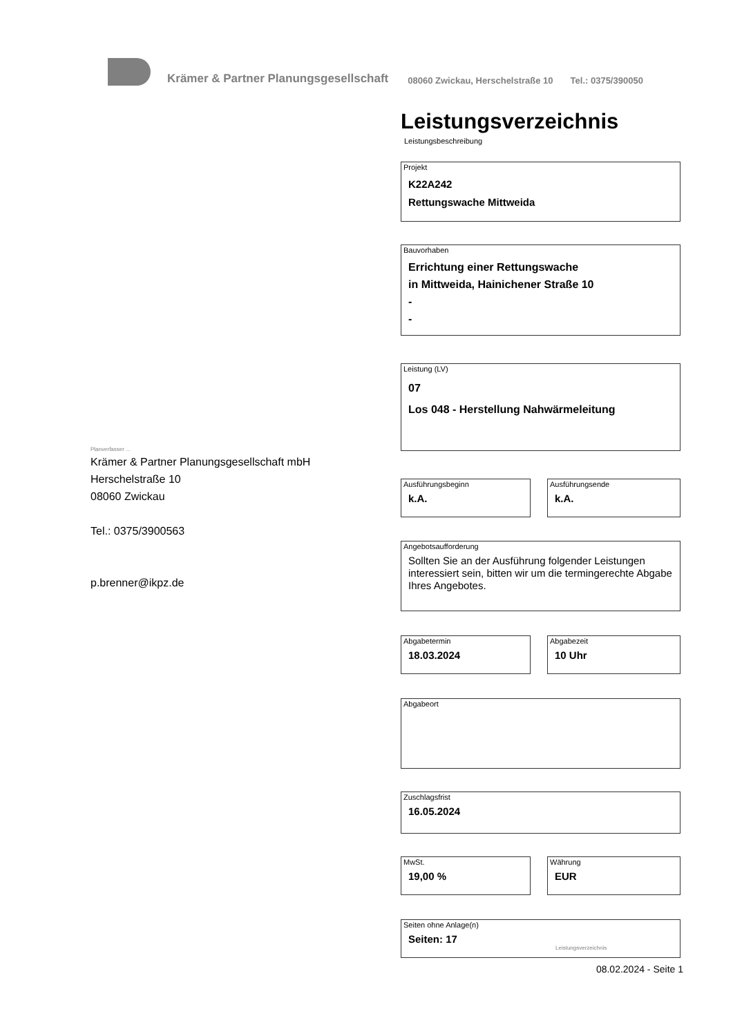Krämer & Partner Planungsgesellschaft 08060 Zwickau, Herschelstraße 10 Tel.: 0375/390050
Planverfasser ...
Krämer & Partner Planungsgesellschaft mbH
Herschelstraße 10
08060 Zwickau
Tel.: 0375/3900563
p.brenner@ikpz.de
Leistungsverzeichnis
Leistungsbeschreibung
Projekt
K22A242
Rettungswache Mittweida
Bauvorhaben
Errichtung einer Rettungswache
in Mittweida, Hainichener Straße 10
-
-
Leistung (LV)
07
Los 048 - Herstellung Nahwärmeleitung
Ausführungsbeginn
k.A.
Ausführungsende
k.A.
Angebotsaufforderung
Sollten Sie an der Ausführung folgender Leistungen interessiert sein, bitten wir um die termingerechte Abgabe Ihres Angebotes.
Abgabetermin
18.03.2024
Abgabezeit
10 Uhr
Abgabeort
Zuschlagsfrist
16.05.2024
MwSt.
19,00 %
Währung
EUR
Seiten ohne Anlage(n)
Seiten: 17
Leistungsverzeichnis
08.02.2024 - Seite 1